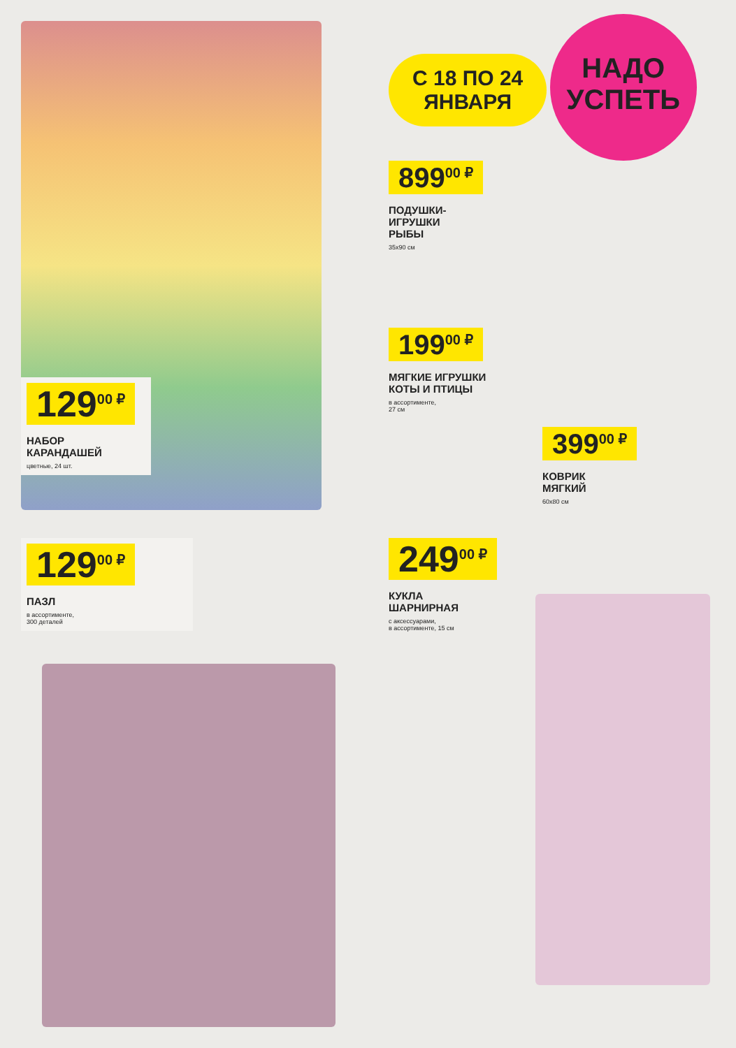129<sup>00 ₽</sup>
НАБОР
КАРАНДАШЕЙ
цветные, 24 шт.
С 18 ПО 24
ЯНВАРЯ НАДО
УСПЕТЬ
899<sup>00 ₽</sup>
ПОДУШКИ-
ИГРУШКИ
РЫБЫ
35x90 см
199<sup>00 ₽</sup>
МЯГКИЕ ИГРУШКИ
КОТЫ И ПТИЦЫ
в ассортименте,
27 см
399<sup>00 ₽</sup>
КОВРИК
МЯГКИЙ
60x80 см
129<sup>00 ₽</sup>
ПАЗЛ
в ассортименте,
300 деталей
249<sup>00 ₽</sup>
КУКЛА
ШАРНИРНАЯ
с аксессуарами,
в ассортименте, 15 см